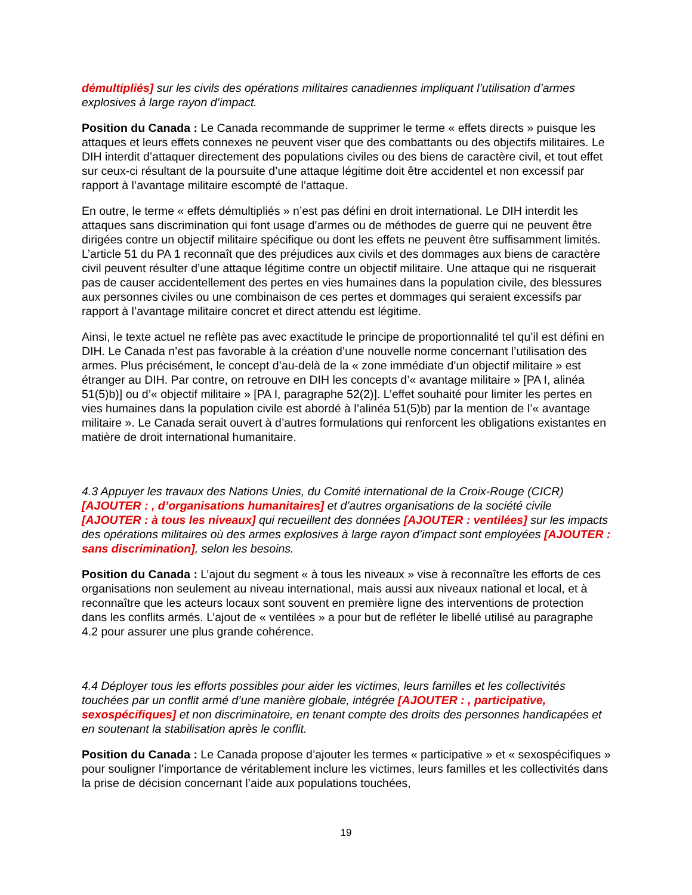démultipliés] sur les civils des opérations militaires canadiennes impliquant l’utilisation d’armes explosives à large rayon d’impact.
Position du Canada : Le Canada recommande de supprimer le terme « effets directs » puisque les attaques et leurs effets connexes ne peuvent viser que des combattants ou des objectifs militaires. Le DIH interdit d’attaquer directement des populations civiles ou des biens de caractère civil, et tout effet sur ceux-ci résultant de la poursuite d’une attaque légitime doit être accidentel et non excessif par rapport à l’avantage militaire escompté de l’attaque.
En outre, le terme « effets démultipliés » n’est pas défini en droit international. Le DIH interdit les attaques sans discrimination qui font usage d’armes ou de méthodes de guerre qui ne peuvent être dirigées contre un objectif militaire spécifique ou dont les effets ne peuvent être suffisamment limités. L’article 51 du PA 1 reconnaît que des préjudices aux civils et des dommages aux biens de caractère civil peuvent résulter d’une attaque légitime contre un objectif militaire. Une attaque qui ne risquerait pas de causer accidentellement des pertes en vies humaines dans la population civile, des blessures aux personnes civiles ou une combinaison de ces pertes et dommages qui seraient excessifs par rapport à l’avantage militaire concret et direct attendu est légitime.
Ainsi, le texte actuel ne reflète pas avec exactitude le principe de proportionnalité tel qu’il est défini en DIH. Le Canada n’est pas favorable à la création d’une nouvelle norme concernant l’utilisation des armes. Plus précisément, le concept d’au-delà de la « zone immédiate d’un objectif militaire » est étranger au DIH. Par contre, on retrouve en DIH les concepts d’« avantage militaire » [PA I, alinéa 51(5)b)] ou d’« objectif militaire » [PA I, paragraphe 52(2)]. L’effet souhaité pour limiter les pertes en vies humaines dans la population civile est abordé à l’alinéa 51(5)b) par la mention de l’« avantage militaire ». Le Canada serait ouvert à d’autres formulations qui renforcent les obligations existantes en matière de droit international humanitaire.
4.3 Appuyer les travaux des Nations Unies, du Comité international de la Croix-Rouge (CICR) [AJOUTER : , d’organisations humanitaires] et d’autres organisations de la société civile [AJOUTER : à tous les niveaux] qui recueillent des données [AJOUTER : ventilées] sur les impacts des opérations militaires où des armes explosives à large rayon d’impact sont employées [AJOUTER : sans discrimination], selon les besoins.
Position du Canada : L’ajout du segment « à tous les niveaux » vise à reconnaître les efforts de ces organisations non seulement au niveau international, mais aussi aux niveaux national et local, et à reconnaître que les acteurs locaux sont souvent en première ligne des interventions de protection dans les conflits armés. L’ajout de « ventilées » a pour but de refléter le libellé utilisé au paragraphe 4.2 pour assurer une plus grande cohérence.
4.4 Déployer tous les efforts possibles pour aider les victimes, leurs familles et les collectivités touchées par un conflit armé d’une manière globale, intégrée [AJOUTER : , participative, sexospécifiques] et non discriminatoire, en tenant compte des droits des personnes handicapées et en soutenant la stabilisation après le conflit.
Position du Canada : Le Canada propose d’ajouter les termes « participative » et « sexospécifiques » pour souligner l’importance de véritablement inclure les victimes, leurs familles et les collectivités dans la prise de décision concernant l’aide aux populations touchées,
19